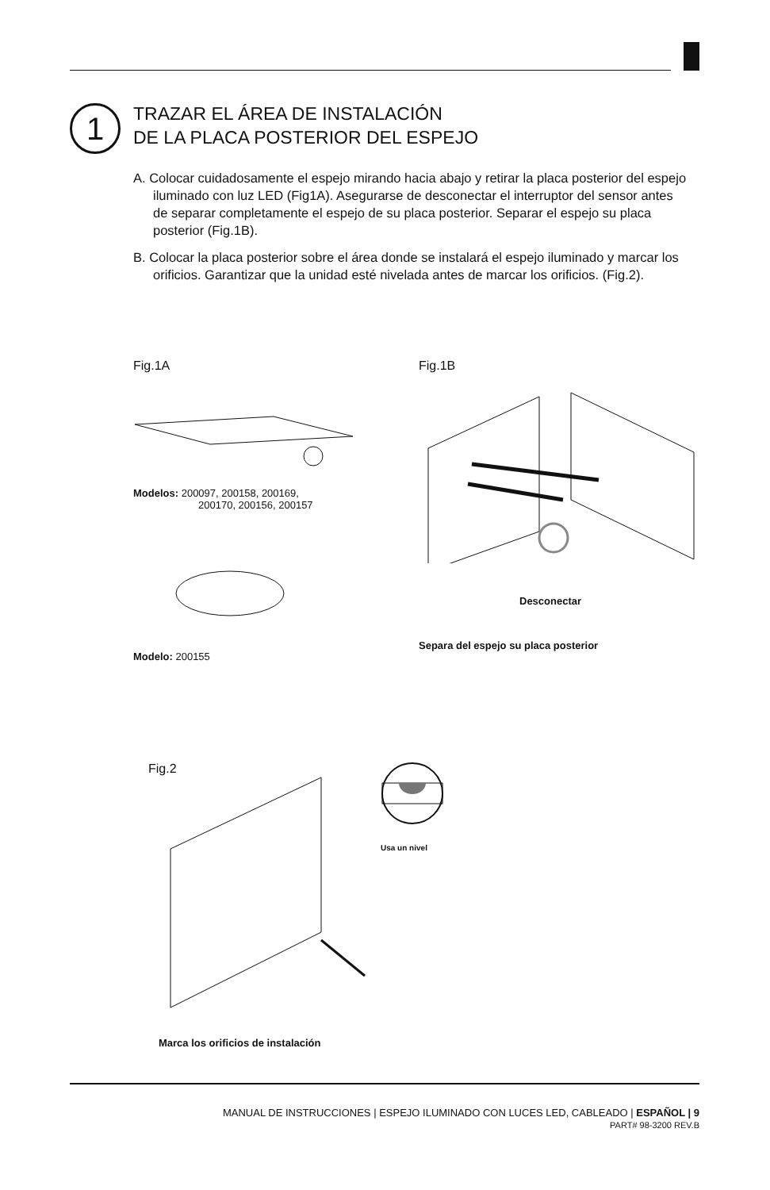1
TRAZAR EL ÁREA DE INSTALACIÓN
DE LA PLACA POSTERIOR DEL ESPEJO
A. Colocar cuidadosamente el espejo mirando hacia abajo y retirar la placa posterior del espejo iluminado con luz LED (Fig1A). Asegurarse de desconectar el interruptor del sensor antes de separar completamente el espejo de su placa posterior. Separar el espejo su placa posterior (Fig.1B).
B. Colocar la placa posterior sobre el área donde se instalará el espejo iluminado y marcar los orificios. Garantizar que la unidad esté nivelada antes de marcar los orificios. (Fig.2).
Fig.1A Fig.1B
Modelos: 200097, 200158, 200169,
200170, 200156, 200157
Modelo: 200155
Desconectar
Separa del espejo su placa posterior
Fig.2
Usa un nivel
Marca los orificios de instalación
MANUAL DE INSTRUCCIONES | ESPEJO ILUMINADO CON LUCES LED, CABLEADO | ESPAÑOL | 9
PART# 98-3200 REV.B